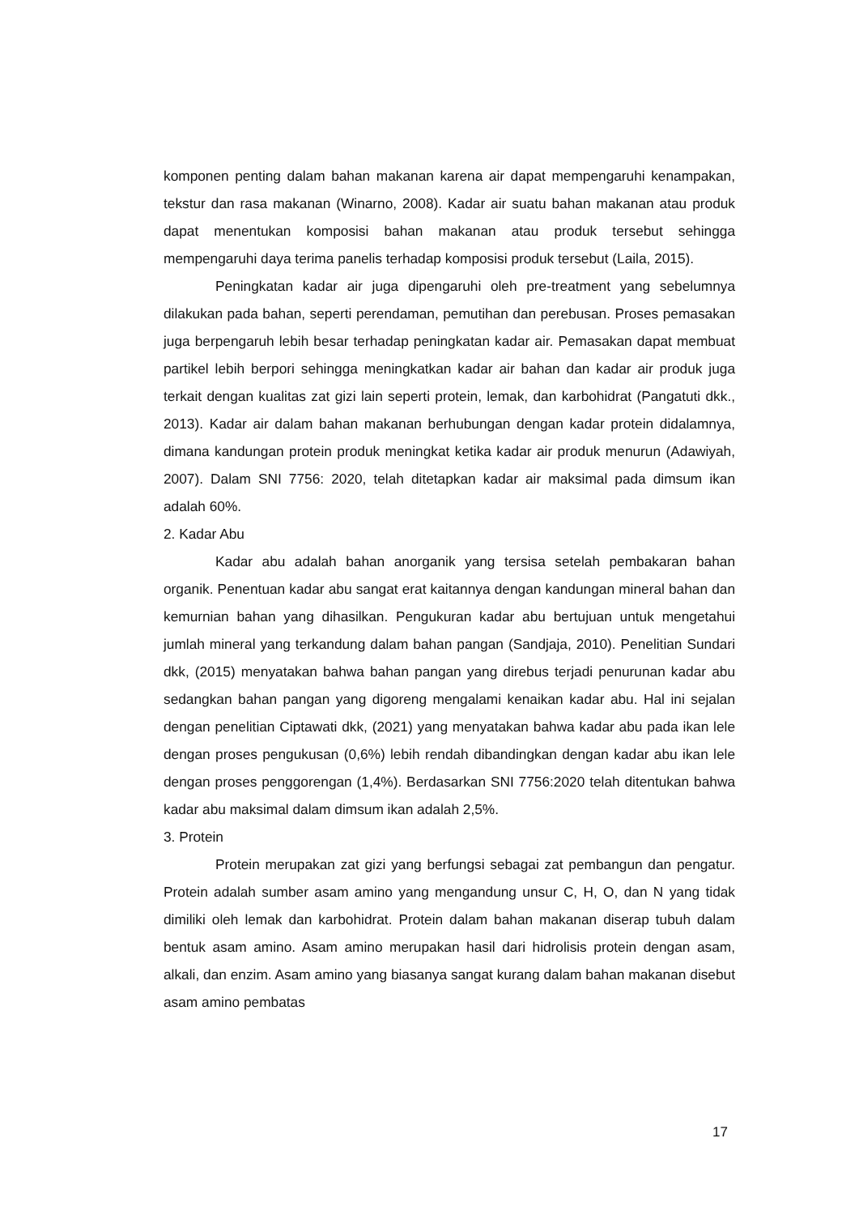komponen penting dalam bahan makanan karena air dapat mempengaruhi kenampakan, tekstur dan rasa makanan (Winarno, 2008). Kadar air suatu bahan makanan atau produk dapat menentukan komposisi bahan makanan atau produk tersebut sehingga mempengaruhi daya terima panelis terhadap komposisi produk tersebut (Laila, 2015).
Peningkatan kadar air juga dipengaruhi oleh pre-treatment yang sebelumnya dilakukan pada bahan, seperti perendaman, pemutihan dan perebusan. Proses pemasakan juga berpengaruh lebih besar terhadap peningkatan kadar air. Pemasakan dapat membuat partikel lebih berpori sehingga meningkatkan kadar air bahan dan kadar air produk juga terkait dengan kualitas zat gizi lain seperti protein, lemak, dan karbohidrat (Pangatuti dkk., 2013). Kadar air dalam bahan makanan berhubungan dengan kadar protein didalamnya, dimana kandungan protein produk meningkat ketika kadar air produk menurun (Adawiyah, 2007). Dalam SNI 7756: 2020, telah ditetapkan kadar air maksimal pada dimsum ikan adalah 60%.
2. Kadar Abu
Kadar abu adalah bahan anorganik yang tersisa setelah pembakaran bahan organik. Penentuan kadar abu sangat erat kaitannya dengan kandungan mineral bahan dan kemurnian bahan yang dihasilkan. Pengukuran kadar abu bertujuan untuk mengetahui jumlah mineral yang terkandung dalam bahan pangan (Sandjaja, 2010). Penelitian Sundari dkk, (2015) menyatakan bahwa bahan pangan yang direbus terjadi penurunan kadar abu sedangkan bahan pangan yang digoreng mengalami kenaikan kadar abu. Hal ini sejalan dengan penelitian Ciptawati dkk, (2021) yang menyatakan bahwa kadar abu pada ikan lele dengan proses pengukusan (0,6%) lebih rendah dibandingkan dengan kadar abu ikan lele dengan proses penggorengan (1,4%). Berdasarkan SNI 7756:2020 telah ditentukan bahwa kadar abu maksimal dalam dimsum ikan adalah 2,5%.
3. Protein
Protein merupakan zat gizi yang berfungsi sebagai zat pembangun dan pengatur. Protein adalah sumber asam amino yang mengandung unsur C, H, O, dan N yang tidak dimiliki oleh lemak dan karbohidrat. Protein dalam bahan makanan diserap tubuh dalam bentuk asam amino. Asam amino merupakan hasil dari hidrolisis protein dengan asam, alkali, dan enzim. Asam amino yang biasanya sangat kurang dalam bahan makanan disebut asam amino pembatas
17